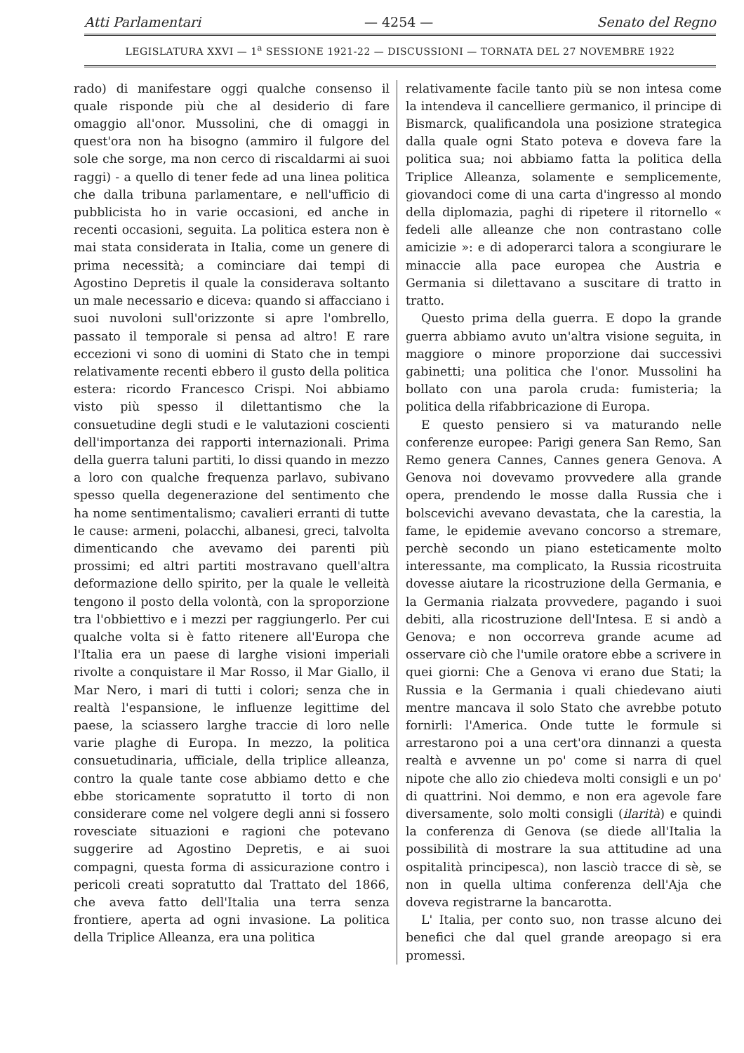Atti Parlamentari — 4254 — Senato del Regno
LEGISLATURA XXVI — 1<sup>a</sup> SESSIONE 1921-22 — DISCUSSIONI — TORNATA DEL 27 NOVEMBRE 1922
rado) di manifestare oggi qualche consenso il quale risponde più che al desiderio di fare omaggio all'onor. Mussolini, che di omaggi in quest'ora non ha bisogno (ammiro il fulgore del sole che sorge, ma non cerco di riscaldarmi ai suoi raggi) - a quello di tener fede ad una linea politica che dalla tribuna parlamentare, e nell'ufficio di pubblicista ho in varie occasioni, ed anche in recenti occasioni, seguita. La politica estera non è mai stata considerata in Italia, come un genere di prima necessità; a cominciare dai tempi di Agostino Depretis il quale la considerava soltanto un male necessario e diceva: quando si affacciano i suoi nuvoloni sull'orizzonte si apre l'ombrello, passato il temporale si pensa ad altro! E rare eccezioni vi sono di uomini di Stato che in tempi relativamente recenti ebbero il gusto della politica estera: ricordo Francesco Crispi. Noi abbiamo visto più spesso il dilettantismo che la consuetudine degli studi e le valutazioni coscienti dell'importanza dei rapporti internazionali. Prima della guerra taluni partiti, lo dissi quando in mezzo a loro con qualche frequenza parlavo, subivano spesso quella degenerazione del sentimento che ha nome sentimentalismo; cavalieri erranti di tutte le cause: armeni, polacchi, albanesi, greci, talvolta dimenticando che avevamo dei parenti più prossimi; ed altri partiti mostravano quell'altra deformazione dello spirito, per la quale le velleità tengono il posto della volontà, con la sproporzione tra l'obbiettivo e i mezzi per raggiungerlo. Per cui qualche volta si è fatto ritenere all'Europa che l'Italia era un paese di larghe visioni imperiali rivolte a conquistare il Mar Rosso, il Mar Giallo, il Mar Nero, i mari di tutti i colori; senza che in realtà l'espansione, le influenze legittime del paese, la sciassero larghe traccie di loro nelle varie plaghe di Europa. In mezzo, la politica consuetudinaria, ufficiale, della triplice alleanza, contro la quale tante cose abbiamo detto e che ebbe storicamente sopratutto il torto di non considerare come nel volgere degli anni si fossero rovesciate situazioni e ragioni che potevano suggerire ad Agostino Depretis, e ai suoi compagni, questa forma di assicurazione contro i pericoli creati sopratutto dal Trattato del 1866, che aveva fatto dell'Italia una terra senza frontiere, aperta ad ogni invasione. La politica della Triplice Alleanza, era una politica
relativamente facile tanto più se non intesa come la intendeva il cancelliere germanico, il principe di Bismarck, qualificandola una posizione strategica dalla quale ogni Stato poteva e doveva fare la politica sua; noi abbiamo fatta la politica della Triplice Alleanza, solamente e semplicemente, giovandoci come di una carta d'ingresso al mondo della diplomazia, paghi di ripetere il ritornello « fedeli alle alleanze che non contrastano colle amicizie »: e di adoperarci talora a scongiurare le minaccie alla pace europea che Austria e Germania si dilettavano a suscitare di tratto in tratto.
Questo prima della guerra. E dopo la grande guerra abbiamo avuto un'altra visione seguita, in maggiore o minore proporzione dai successivi gabinetti; una politica che l'onor. Mussolini ha bollato con una parola cruda: fumisteria; la politica della rifabbricazione di Europa.
E questo pensiero si va maturando nelle conferenze europee: Parigi genera San Remo, San Remo genera Cannes, Cannes genera Genova. A Genova noi dovevamo provvedere alla grande opera, prendendo le mosse dalla Russia che i bolscevichi avevano devastata, che la carestia, la fame, le epidemie avevano concorso a stremare, perchè secondo un piano esteticamente molto interessante, ma complicato, la Russia ricostruita dovesse aiutare la ricostruzione della Germania, e la Germania rialzata provvedere, pagando i suoi debiti, alla ricostruzione dell'Intesa. E si andò a Genova; e non occorreva grande acume ad osservare ciò che l'umile oratore ebbe a scrivere in quei giorni: Che a Genova vi erano due Stati; la Russia e la Germania i quali chiedevano aiuti mentre mancava il solo Stato che avrebbe potuto fornirli: l'America. Onde tutte le formule si arrestarono poi a una cert'ora dinnanzi a questa realtà e avvenne un po' come si narra di quel nipote che allo zio chiedeva molti consigli e un po' di quattrini. Noi demmo, e non era agevole fare diversamente, solo molti consigli (ilarità) e quindi la conferenza di Genova (se diede all'Italia la possibilità di mostrare la sua attitudine ad una ospitalità principesca), non lasciò tracce di sè, se non in quella ultima conferenza dell'Aja che doveva registrarne la bancarotta.
L' Italia, per conto suo, non trasse alcuno dei benefici che dal quel grande areopago si era promessi.